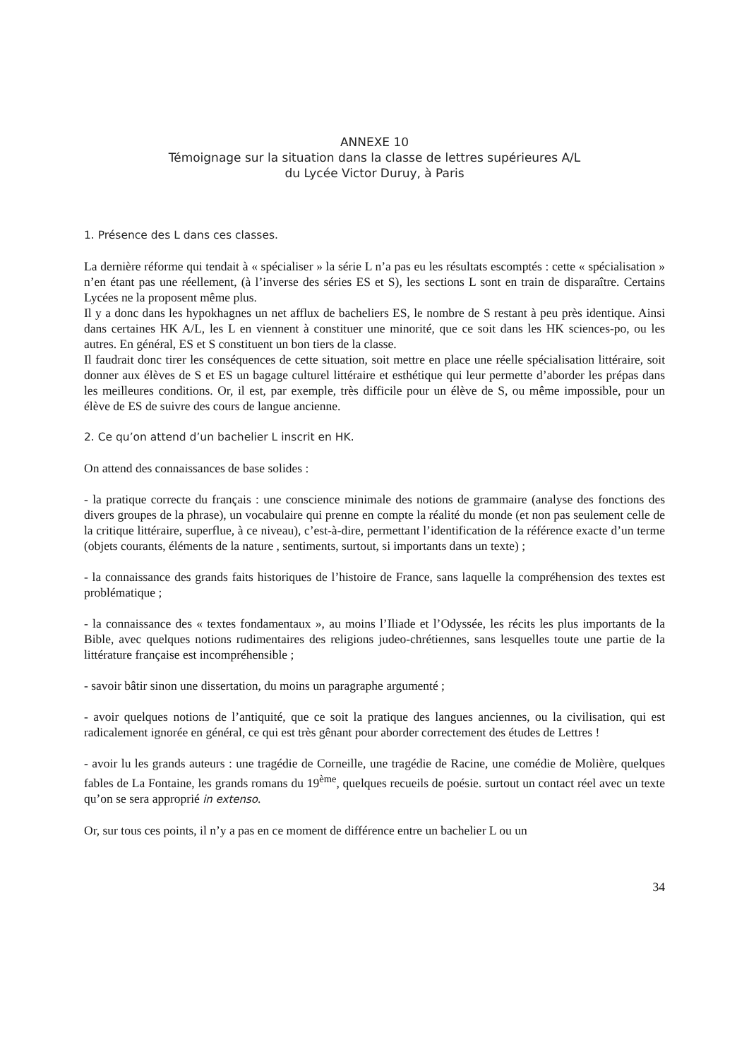ANNEXE 10
Témoignage sur la situation dans la classe de lettres supérieures A/L
du Lycée Victor Duruy, à Paris
1. Présence des L dans ces classes.
La dernière réforme qui tendait à « spécialiser » la série L n’a pas eu les résultats escomptés : cette « spécialisation » n’en étant pas une réellement, (à l’inverse des séries ES et S), les sections L sont en train de disparaître. Certains Lycées ne la proposent même plus.
Il y a donc dans les hypokhagnes un net afflux de bacheliers ES, le nombre de S restant à peu près identique. Ainsi dans certaines HK A/L, les L en viennent à constituer une minorité, que ce soit dans les HK sciences-po, ou les autres. En général, ES et S constituent un bon tiers de la classe.
Il faudrait donc tirer les conséquences de cette situation, soit mettre en place une réelle spécialisation littéraire, soit donner aux élèves de S et ES un bagage culturel littéraire et esthétique qui leur permette d’aborder les prépas dans les meilleures conditions. Or, il est, par exemple, très difficile pour un élève de S, ou même impossible, pour un élève de ES de suivre des cours de langue ancienne.
2. Ce qu’on attend d’un bachelier L inscrit en HK.
On attend des connaissances de base solides :
- la pratique correcte du français : une conscience minimale des notions de grammaire (analyse des fonctions des divers groupes de la phrase), un vocabulaire qui prenne en compte la réalité du monde (et non pas seulement celle de la critique littéraire, superflue, à ce niveau), c’est-à-dire, permettant l’identification de la référence exacte d’un terme (objets courants, éléments de la nature , sentiments, surtout, si importants dans un texte) ;
- la connaissance des grands faits historiques de l’histoire de France, sans laquelle la compréhension des textes est problématique ;
- la connaissance des « textes fondamentaux », au moins l’Iliade et l’Odyssée, les récits les plus importants de la Bible, avec quelques notions rudimentaires des religions judeo-chrétiennes, sans lesquelles toute une partie de la littérature française est incompréhensible ;
- savoir bâtir sinon une dissertation, du moins un paragraphe argumenté ;
- avoir quelques notions de l’antiquité, que ce soit la pratique des langues anciennes, ou la civilisation, qui est radicalement ignorée en général, ce qui est très gênant pour aborder correctement des études de Lettres !
- avoir lu les grands auteurs : une tragédie de Corneille, une tragédie de Racine, une comédie de Molière, quelques fables de La Fontaine, les grands romans du 19<sup>ème</sup>, quelques recueils de poésie. surtout un contact réel avec un texte qu’on se sera approprié in extenso.
Or, sur tous ces points, il n’y a pas en ce moment de différence entre un bachelier L ou un
34